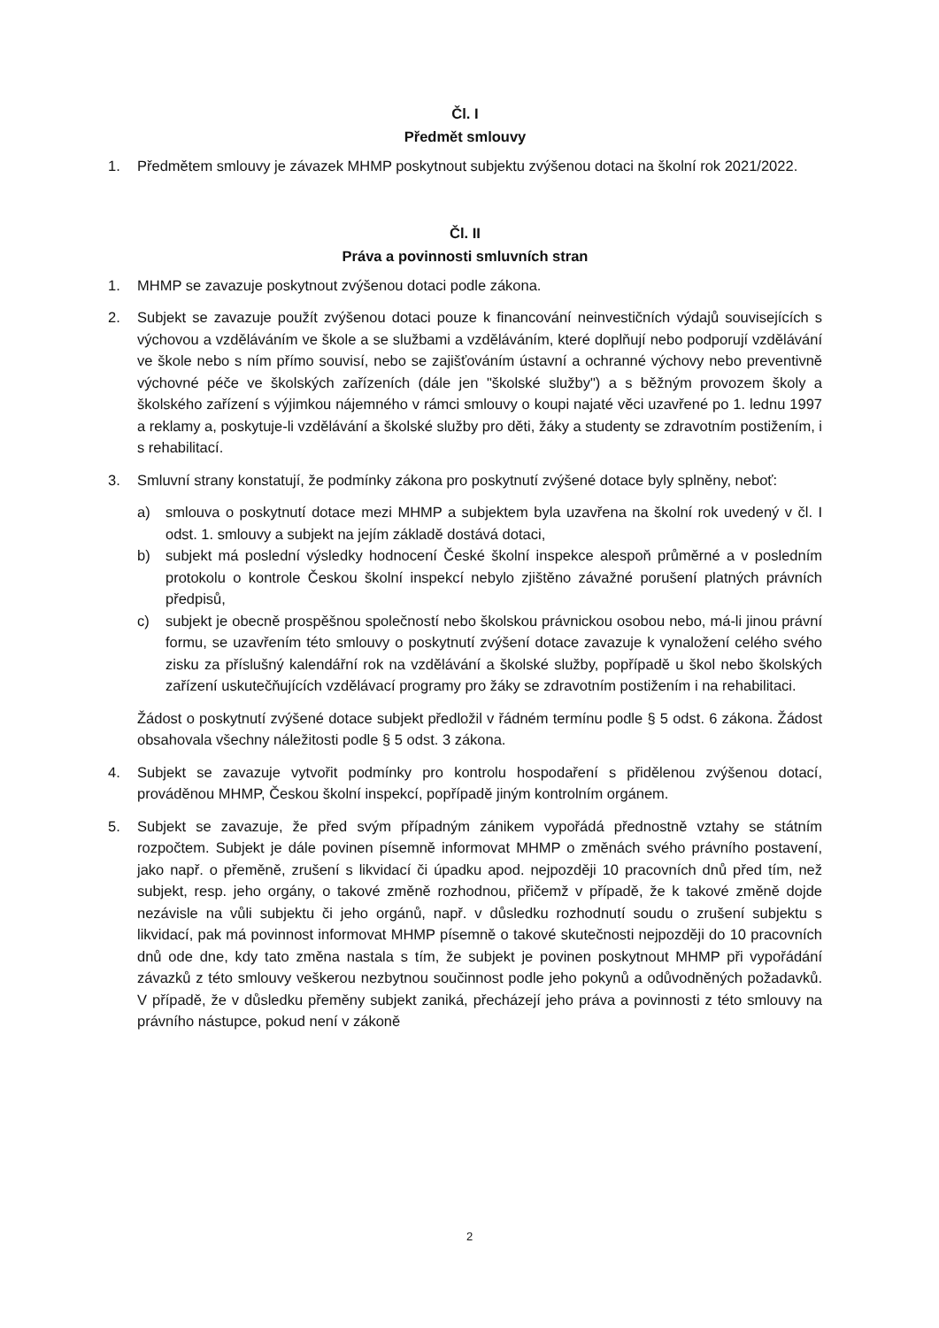Čl. I
Předmět smlouvy
1. Předmětem smlouvy je závazek MHMP poskytnout subjektu zvýšenou dotaci na školní rok 2021/2022.
Čl. II
Práva a povinnosti smluvních stran
1. MHMP se zavazuje poskytnout zvýšenou dotaci podle zákona.
2. Subjekt se zavazuje použít zvýšenou dotaci pouze k financování neinvestičních výdajů souvisejících s výchovou a vzděláváním ve škole a se službami a vzděláváním, které doplňují nebo podporují vzdělávání ve škole nebo s ním přímo souvisí, nebo se zajišťováním ústavní a ochranné výchovy nebo preventivně výchovné péče ve školských zařízeních (dále jen "školské služby") a s běžným provozem školy a školského zařízení s výjimkou nájemného v rámci smlouvy o koupi najaté věci uzavřené po 1. lednu 1997 a reklamy a, poskytuje-li vzdělávání a školské služby pro děti, žáky a studenty se zdravotním postižením, i s rehabilitací.
3. Smluvní strany konstatují, že podmínky zákona pro poskytnutí zvýšené dotace byly splněny, neboť:
a) smlouva o poskytnutí dotace mezi MHMP a subjektem byla uzavřena na školní rok uvedený v čl. I odst. 1. smlouvy a subjekt na jejím základě dostává dotaci,
b) subjekt má poslední výsledky hodnocení České školní inspekce alespoň průměrné a v posledním protokolu o kontrole Českou školní inspekcí nebylo zjištěno závažné porušení platných právních předpisů,
c) subjekt je obecně prospěšnou společností nebo školskou právnickou osobou nebo, má-li jinou právní formu, se uzavřením této smlouvy o poskytnutí zvýšení dotace zavazuje k vynaložení celého svého zisku za příslušný kalendářní rok na vzdělávání a školské služby, popřípadě u škol nebo školských zařízení uskutečňujících vzdělávací programy pro žáky se zdravotním postižením i na rehabilitaci.
Žádost o poskytnutí zvýšené dotace subjekt předložil v řádném termínu podle § 5 odst. 6 zákona. Žádost obsahovala všechny náležitosti podle § 5 odst. 3 zákona.
4. Subjekt se zavazuje vytvořit podmínky pro kontrolu hospodaření s přidělenou zvýšenou dotací, prováděnou MHMP, Českou školní inspekcí, popřípadě jiným kontrolním orgánem.
5. Subjekt se zavazuje, že před svým případným zánikem vypořádá přednostně vztahy se státním rozpočtem. Subjekt je dále povinen písemně informovat MHMP o změnách svého právního postavení, jako např. o přeměně, zrušení s likvidací či úpadku apod. nejpozději 10 pracovních dnů před tím, než subjekt, resp. jeho orgány, o takové změně rozhodnou, přičemž v případě, že k takové změně dojde nezávisle na vůli subjektu či jeho orgánů, např. v důsledku rozhodnutí soudu o zrušení subjektu s likvidací, pak má povinnost informovat MHMP písemně o takové skutečnosti nejpozději do 10 pracovních dnů ode dne, kdy tato změna nastala s tím, že subjekt je povinen poskytnout MHMP při vypořádání závazků z této smlouvy veškerou nezbytnou součinnost podle jeho pokynů a odůvodněných požadavků. V případě, že v důsledku přeměny subjekt zaniká, přecházejí jeho práva a povinnosti z této smlouvy na právního nástupce, pokud není v zákoně
2